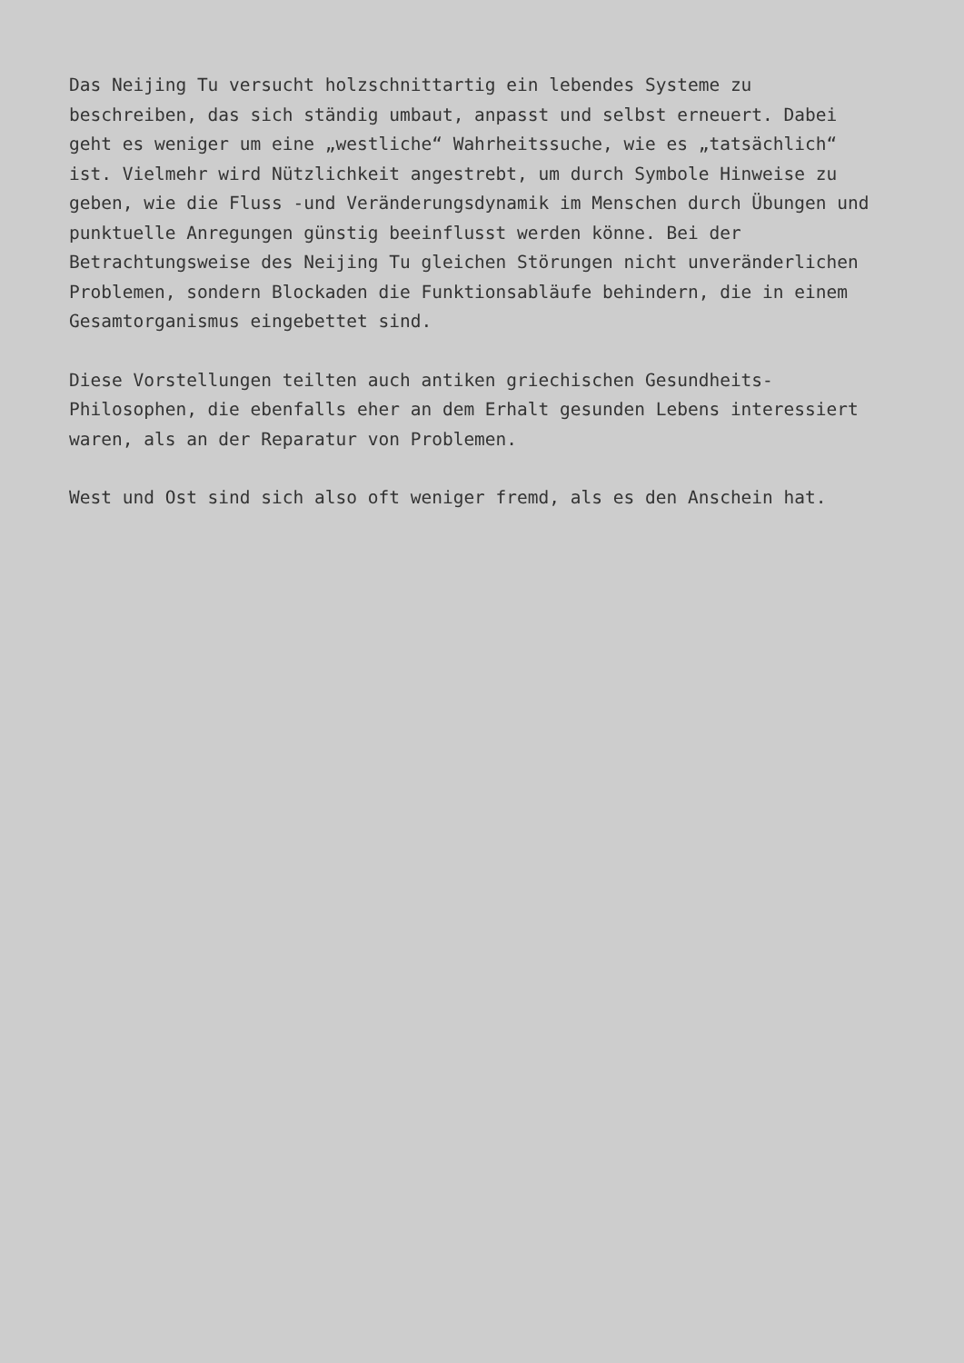Das Neijing Tu versucht holzschnittartig ein lebendes Systeme zu
beschreiben, das sich ständig umbaut, anpasst und selbst erneuert. Dabei
geht es weniger um eine „westliche“ Wahrheitssuche, wie es „tatsächlich“
ist. Vielmehr wird Nützlichkeit angestrebt, um durch Symbole Hinweise zu
geben, wie die Fluss -und Veränderungsdynamik im Menschen durch Übungen und
punktuelle Anregungen günstig beeinflusst werden könne. Bei der
Betrachtungsweise des Neijing Tu gleichen Störungen nicht unveränderlichen
Problemen, sondern Blockaden die Funktionsabläufe behindern, die in einem
Gesamtorganismus eingebettet sind.
Diese Vorstellungen teilten auch antiken griechischen Gesundheits-
Philosophen, die ebenfalls eher an dem Erhalt gesunden Lebens interessiert
waren, als an der Reparatur von Problemen.
West und Ost sind sich also oft weniger fremd, als es den Anschein hat.